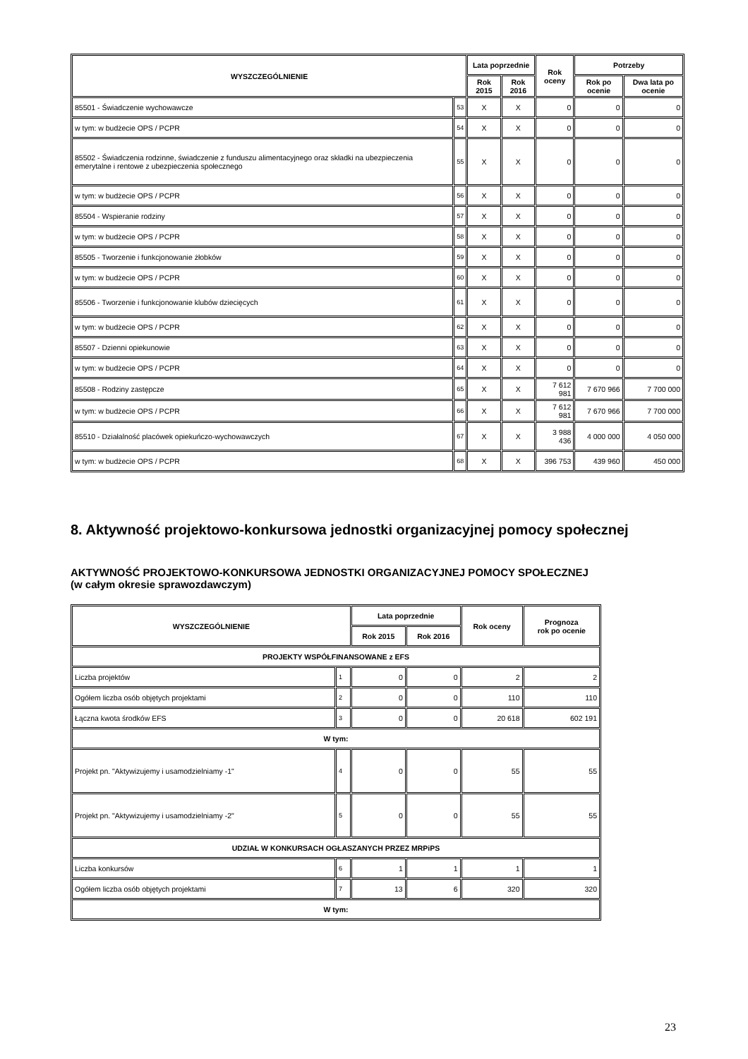| WYSZCZEGÓLNIENIE | | Lata poprzednie | | Rok oceny | Potrzeby | |
| --- | --- | --- | --- | --- | --- | --- |
| | | Rok 2015 | Rok 2016 | | Rok po ocenie | Dwa lata po ocenie |
| 85501 - Świadczenie wychowawcze | 53 | X | X | 0 | 0 | 0 |
| w tym: w budżecie OPS / PCPR | 54 | X | X | 0 | 0 | 0 |
| 85502 - Świadczenia rodzinne, świadczenie z funduszu alimentacyjnego oraz składki na ubezpieczenia emerytalne i rentowe z ubezpieczenia społecznego | 55 | X | X | 0 | 0 | 0 |
| w tym: w budżecie OPS / PCPR | 56 | X | X | 0 | 0 | 0 |
| 85504 - Wspieranie rodziny | 57 | X | X | 0 | 0 | 0 |
| w tym: w budżecie OPS / PCPR | 58 | X | X | 0 | 0 | 0 |
| 85505 - Tworzenie i funkcjonowanie żłobków | 59 | X | X | 0 | 0 | 0 |
| w tym: w budżecie OPS / PCPR | 60 | X | X | 0 | 0 | 0 |
| 85506 - Tworzenie i funkcjonowanie klubów dziecięcych | 61 | X | X | 0 | 0 | 0 |
| w tym: w budżecie OPS / PCPR | 62 | X | X | 0 | 0 | 0 |
| 85507 - Dzienni opiekunowie | 63 | X | X | 0 | 0 | 0 |
| w tym: w budżecie OPS / PCPR | 64 | X | X | 0 | 0 | 0 |
| 85508 - Rodziny zastępcze | 65 | X | X | 7 612 981 | 7 670 966 | 7 700 000 |
| w tym: w budżecie OPS / PCPR | 66 | X | X | 7 612 981 | 7 670 966 | 7 700 000 |
| 85510 - Działalność placówek opiekuńczo-wychowawczych | 67 | X | X | 3 988 436 | 4 000 000 | 4 050 000 |
| w tym: w budżecie OPS / PCPR | 68 | X | X | 396 753 | 439 960 | 450 000 |
8. Aktywność projektowo-konkursowa jednostki organizacyjnej pomocy społecznej
AKTYWNOŚĆ PROJEKTOWO-KONKURSOWA JEDNOSTKI ORGANIZACYJNEJ POMOCY SPOŁECZNEJ
(w całym okresie sprawozdawczym)
| WYSZCZEGÓLNIENIE | | Lata poprzednie | | Rok oceny | Prognoza rok po ocenie |
| --- | --- | --- | --- | --- | --- |
| | | Rok 2015 | Rok 2016 | | |
| PROJEKTY WSPÓŁFINANSOWANE z EFS | | | | | |
| Liczba projektów | 1 | 0 | 0 | 2 | 2 |
| Ogółem liczba osób objętych projektami | 2 | 0 | 0 | 110 | 110 |
| Łączna kwota środków EFS | 3 | 0 | 0 | 20 618 | 602 191 |
| W tym: | | | | | |
| Projekt pn. "Aktywizujemy i usamodzielniamy -1" | 4 | 0 | 0 | 55 | 55 |
| Projekt pn. "Aktywizujemy i usamodzielniamy -2" | 5 | 0 | 0 | 55 | 55 |
| UDZIAŁ W KONKURSACH OGŁASZANYCH PRZEZ MRPiPS | | | | | |
| Liczba konkursów | 6 | 1 | 1 | 1 | 1 |
| Ogółem liczba osób objętych projektami | 7 | 13 | 6 | 320 | 320 |
| W tym: | | | | | |
23